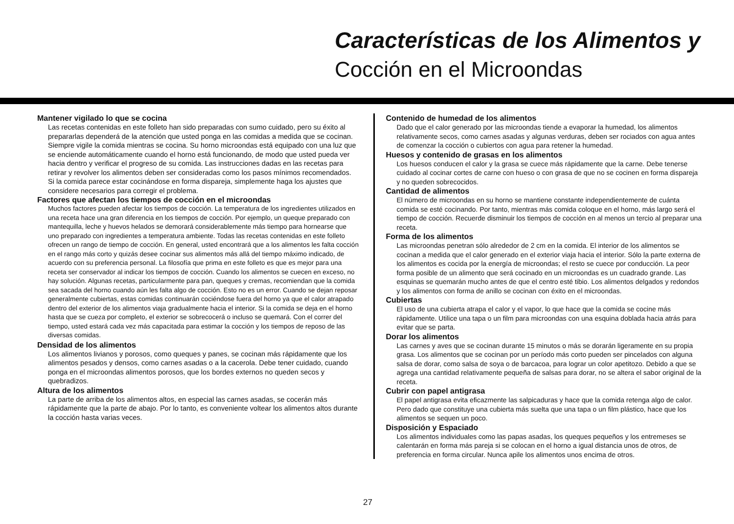Características de los Alimentos y
Cocción en el Microondas
Mantener vigilado lo que se cocina
Las recetas contenidas en este folleto han sido preparadas con sumo cuidado, pero su éxito al prepararlas dependerá de la atención que usted ponga en las comidas a medida que se cocinan. Siempre vigile la comida mientras se cocina. Su horno microondas está equipado con una luz que se enciende automáticamente cuando el horno está funcionando, de modo que usted pueda ver hacia dentro y verificar el progreso de su comida. Las instrucciones dadas en las recetas para retirar y revolver los alimentos deben ser consideradas como los pasos mínimos recomendados. Si la comida parece estar cocinándose en forma dispareja, simplemente haga los ajustes que considere necesarios para corregir el problema.
Factores que afectan los tiempos de cocción en el microondas
Muchos factores pueden afectar los tiempos de cocción. La temperatura de los ingredientes utilizados en una receta hace una gran diferencia en los tiempos de cocción. Por ejemplo, un queque preparado con mantequilla, leche y huevos helados se demorará considerablemente más tiempo para hornearse que uno preparado con ingredientes a temperatura ambiente. Todas las recetas contenidas en este folleto ofrecen un rango de tiempo de cocción. En general, usted encontrará que a los alimentos les falta cocción en el rango más corto y quizás desee cocinar sus alimentos más allá del tiempo máximo indicado, de acuerdo con su preferencia personal. La filosofía que prima en este folleto es que es mejor para una receta ser conservador al indicar los tiempos de cocción. Cuando los alimentos se cuecen en exceso, no hay solución. Algunas recetas, particularmente para pan, queques y cremas, recomiendan que la comida sea sacada del horno cuando aún les falta algo de cocción. Esto no es un error. Cuando se dejan reposar generalmente cubiertas, estas comidas continuarán cociéndose fuera del horno ya que el calor atrapado dentro del exterior de los alimentos viaja gradualmente hacia el interior. Si la comida se deja en el horno hasta que se cueza por completo, el exterior se sobrecocerá o incluso se quemará. Con el correr del tiempo, usted estará cada vez más capacitada para estimar la cocción y los tiempos de reposo de las diversas comidas.
Densidad de los alimentos
Los alimentos livianos y porosos, como queques y panes, se cocinan más rápidamente que los alimentos pesados y densos, como carnes asadas o a la cacerola. Debe tener cuidado, cuando ponga en el microondas alimentos porosos, que los bordes externos no queden secos y quebradizos.
Altura de los alimentos
La parte de arriba de los alimentos altos, en especial las carnes asadas, se cocerán más rápidamente que la parte de abajo. Por lo tanto, es conveniente voltear los alimentos altos durante la cocción hasta varias veces.
Contenido de humedad de los alimentos
Dado que el calor generado por las microondas tiende a evaporar la humedad, los alimentos relativamente secos, como carnes asadas y algunas verduras, deben ser rociados con agua antes de comenzar la cocción o cubiertos con agua para retener la humedad.
Huesos y contenido de grasas en los alimentos
Los huesos conducen el calor y la grasa se cuece más rápidamente que la carne. Debe tenerse cuidado al cocinar cortes de carne con hueso o con grasa de que no se cocinen en forma dispareja y no queden sobrecocidos.
Cantidad de alimentos
El número de microondas en su horno se mantiene constante independientemente de cuánta comida se esté cocinando. Por tanto, mientras más comida coloque en el horno, más largo será el tiempo de cocción. Recuerde disminuir los tiempos de cocción en al menos un tercio al preparar una receta.
Forma de los alimentos
Las microondas penetran sólo alrededor de 2 cm en la comida. El interior de los alimentos se cocinan a medida que el calor generado en el exterior viaja hacia el interior. Sólo la parte externa de los alimentos es cocida por la energía de microondas; el resto se cuece por conducción. La peor forma posible de un alimento que será cocinado en un microondas es un cuadrado grande. Las esquinas se quemarán mucho antes de que el centro esté tibio. Los alimentos delgados y redondos y los alimentos con forma de anillo se cocinan con éxito en el microondas.
Cubiertas
El uso de una cubierta atrapa el calor y el vapor, lo que hace que la comida se cocine más rápidamente. Utilice una tapa o un film para microondas con una esquina doblada hacia atrás para evitar que se parta.
Dorar los alimentos
Las carnes y aves que se cocinan durante 15 minutos o más se dorarán ligeramente en su propia grasa. Los alimentos que se cocinan por un período más corto pueden ser pincelados con alguna salsa de dorar, como salsa de soya o de barcacoa, para lograr un color apetitozo. Debido a que se agrega una cantidad relativamente pequeña de salsas para dorar, no se altera el sabor original de la receta.
Cubrir con papel antigrasa
El papel antigrasa evita eficazmente las salpicaduras y hace que la comida retenga algo de calor. Pero dado que constituye una cubierta más suelta que una tapa o un film plástico, hace que los alimentos se sequen un poco.
Disposición y Espaciado
Los alimentos individuales como las papas asadas, los queques pequeños y los entremeses se calentarán en forma más pareja si se colocan en el horno a igual distancia unos de otros, de preferencia en forma circular. Nunca apile los alimentos unos encima de otros.
27